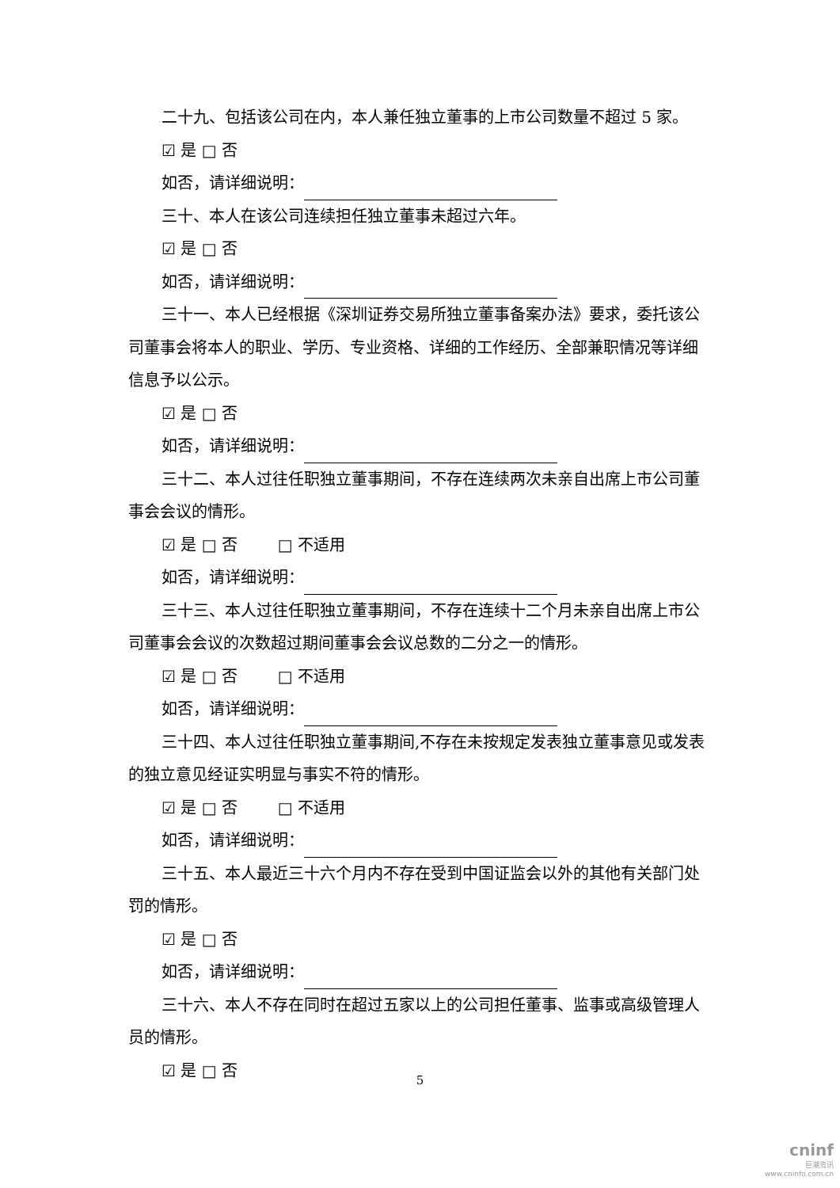二十九、包括该公司在内，本人兼任独立董事的上市公司数量不超过 5 家。
☑ 是 □ 否
如否，请详细说明：
三十、本人在该公司连续担任独立董事未超过六年。
☑ 是 □ 否
如否，请详细说明：
三十一、本人已经根据《深圳证券交易所独立董事备案办法》要求，委托该公司董事会将本人的职业、学历、专业资格、详细的工作经历、全部兼职情况等详细信息予以公示。
☑ 是 □ 否
如否，请详细说明：
三十二、本人过往任职独立董事期间，不存在连续两次未亲自出席上市公司董事会会议的情形。
☑ 是 □ 否 □ 不适用
如否，请详细说明：
三十三、本人过往任职独立董事期间，不存在连续十二个月未亲自出席上市公司董事会会议的次数超过期间董事会会议总数的二分之一的情形。
☑ 是 □ 否 □ 不适用
如否，请详细说明：
三十四、本人过往任职独立董事期间,不存在未按规定发表独立董事意见或发表的独立意见经证实明显与事实不符的情形。
☑ 是 □ 否 □ 不适用
如否，请详细说明：
三十五、本人最近三十六个月内不存在受到中国证监会以外的其他有关部门处罚的情形。
☑ 是 □ 否
如否，请详细说明：
三十六、本人不存在同时在超过五家以上的公司担任董事、监事或高级管理人员的情形。
☑ 是 □ 否
5
cninf
巨潮资讯
www.cninfo.com.cn